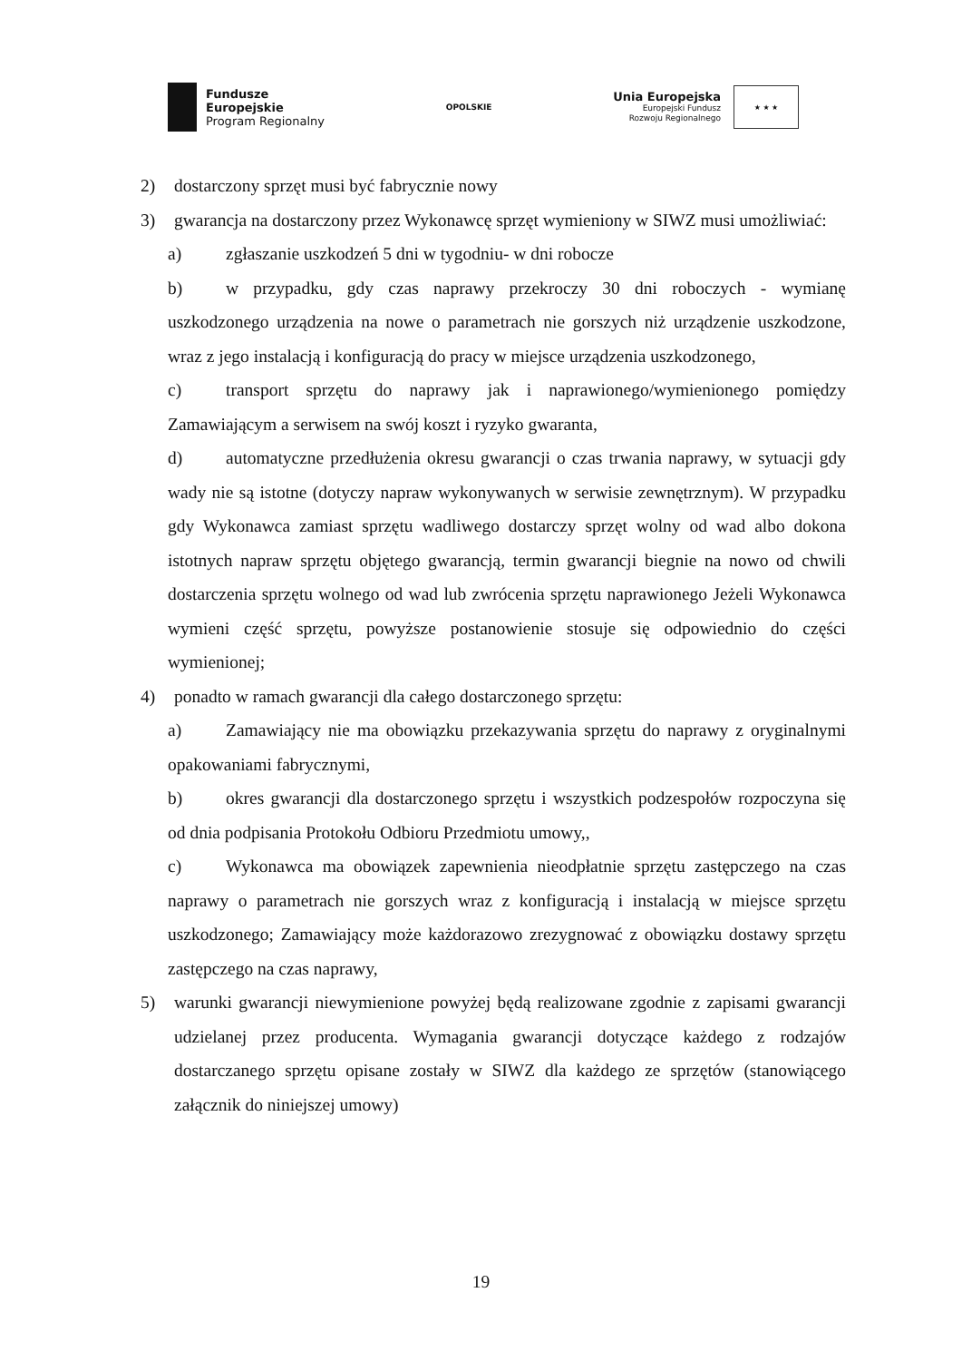Fundusze
Europejskie
Program Regionalny
OPOLSKIE
Unia Europejska
Europejski Fundusz
Rozwoju Regionalnego
★ ★ ★
2) dostarczony sprzęt musi być fabrycznie nowy
3) gwarancja na dostarczony przez Wykonawcę sprzęt wymieniony w SIWZ musi umożliwiać:
a) zgłaszanie uszkodzeń 5 dni w tygodniu- w dni robocze
b) w przypadku, gdy czas naprawy przekroczy 30 dni roboczych - wymianę uszkodzonego urządzenia na nowe o parametrach nie gorszych niż urządzenie uszkodzone, wraz z jego instalacją i konfiguracją do pracy w miejsce urządzenia uszkodzonego,
c) transport sprzętu do naprawy jak i naprawionego/wymienionego pomiędzy Zamawiającym a serwisem na swój koszt i ryzyko gwaranta,
d) automatyczne przedłużenia okresu gwarancji o czas trwania naprawy, w sytuacji gdy wady nie są istotne (dotyczy napraw wykonywanych w serwisie zewnętrznym). W przypadku gdy Wykonawca zamiast sprzętu wadliwego dostarczy sprzęt wolny od wad albo dokona istotnych napraw sprzętu objętego gwarancją, termin gwarancji biegnie na nowo od chwili dostarczenia sprzętu wolnego od wad lub zwrócenia sprzętu naprawionego Jeżeli Wykonawca wymieni część sprzętu, powyższe postanowienie stosuje się odpowiednio do części wymienionej;
4) ponadto w ramach gwarancji dla całego dostarczonego sprzętu:
a) Zamawiający nie ma obowiązku przekazywania sprzętu do naprawy z oryginalnymi opakowaniami fabrycznymi,
b) okres gwarancji dla dostarczonego sprzętu i wszystkich podzespołów rozpoczyna się od dnia podpisania Protokołu Odbioru Przedmiotu umowy,,
c) Wykonawca ma obowiązek zapewnienia nieodpłatnie sprzętu zastępczego na czas naprawy o parametrach nie gorszych wraz z konfiguracją i instalacją w miejsce sprzętu uszkodzonego; Zamawiający może każdorazowo zrezygnować z obowiązku dostawy sprzętu zastępczego na czas naprawy,
5) warunki gwarancji niewymienione powyżej będą realizowane zgodnie z zapisami gwarancji udzielanej przez producenta. Wymagania gwarancji dotyczące każdego z rodzajów dostarczanego sprzętu opisane zostały w SIWZ dla każdego ze sprzętów (stanowiącego załącznik do niniejszej umowy)
19